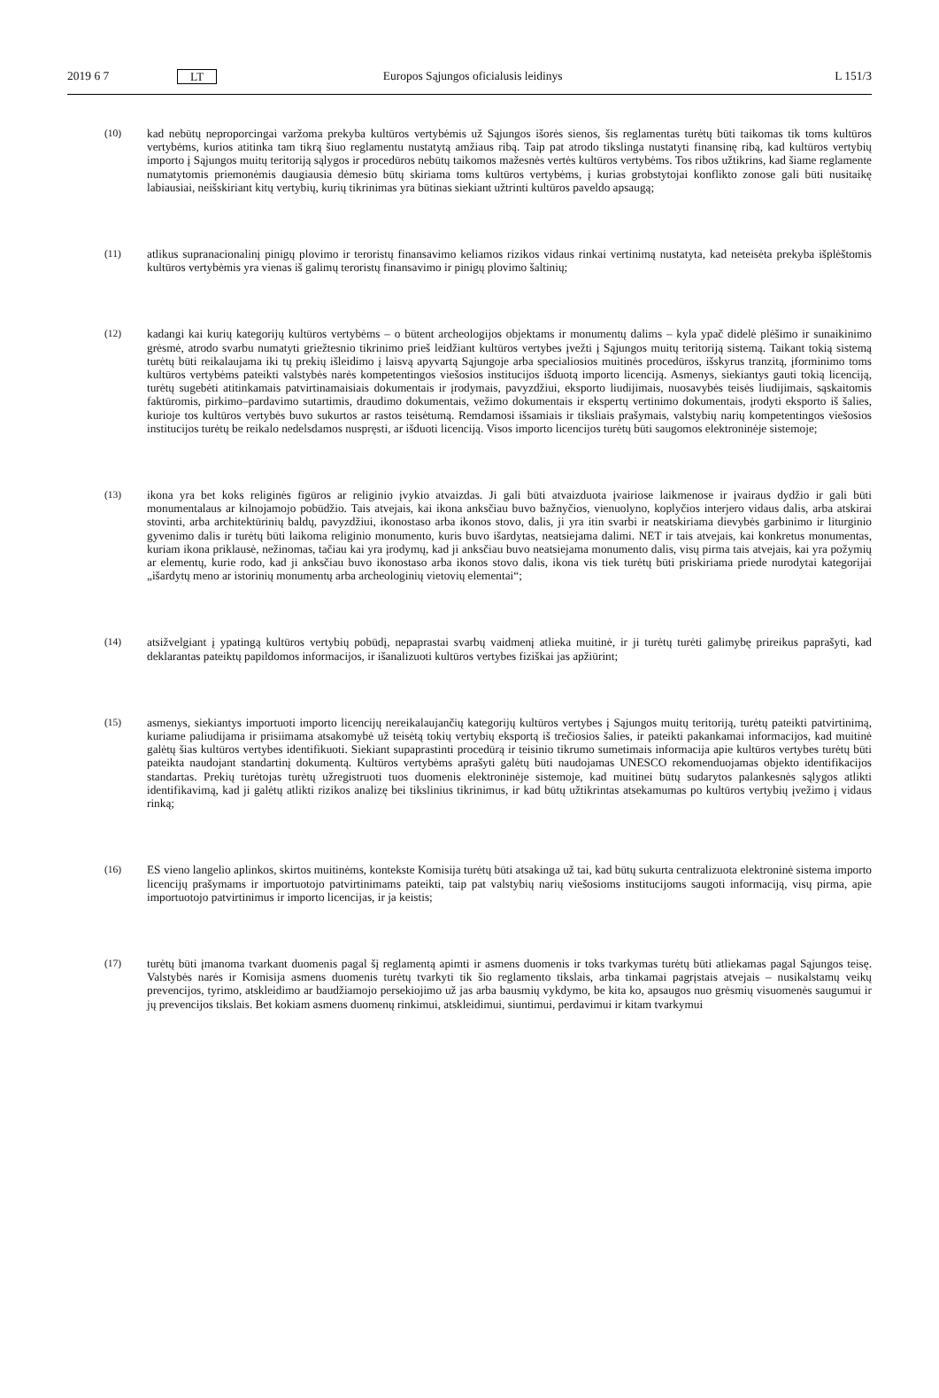2019 6 7 LT Europos Sąjungos oficialusis leidinys L 151/3
(10)
kad nebūtų neproporcingai varžoma prekyba kultūros vertybėmis už Sąjungos išorės sienos, šis reglamentas turėtų būti taikomas tik toms kultūros vertybėms, kurios atitinka tam tikrą šiuo reglamentu nustatytą amžiaus ribą. Taip pat atrodo tikslinga nustatyti finansinę ribą, kad kultūros vertybių importo į Sąjungos muitų teritoriją sąlygos ir procedūros nebūtų taikomos mažesnės vertės kultūros vertybėms. Tos ribos užtikrins, kad šiame reglamente numatytomis priemonėmis daugiausia dėmesio būtų skiriama toms kultūros vertybėms, į kurias grobstytojai konflikto zonose gali būti nusitaikę labiausiai, neišskiriant kitų vertybių, kurių tikrinimas yra būtinas siekiant užtrinti kultūros paveldo apsaugą;
(11)
atlikus supranacionalinį pinigų plovimo ir teroristų finansavimo keliamos rizikos vidaus rinkai vertinimą nustatyta, kad neteisėta prekyba išplėštomis kultūros vertybėmis yra vienas iš galimų teroristų finansavimo ir pinigų plovimo šaltinių;
(12)
kadangi kai kurių kategorijų kultūros vertybėms – o būtent archeologijos objektams ir monumentų dalims – kyla ypač didelė plėšimo ir sunaikinimo grėsmė, atrodo svarbu numatyti griežtesnio tikrinimo prieš leidžiant kultūros vertybes įvežti į Sąjungos muitų teritoriją sistemą. Taikant tokią sistemą turėtų būti reikalaujama iki tų prekių išleidimo į laisvą apyvartą Sąjungoje arba specialiosios muitinės procedūros, išskyrus tranzitą, įforminimo toms kultūros vertybėms pateikti valstybės narės kompetentingos viešosios institucijos išduotą importo licenciją. Asmenys, siekiantys gauti tokią licenciją, turėtų sugebėti atitinkamais patvirtinamaisiais dokumentais ir įrodymais, pavyzdžiui, eksporto liudijimais, nuosavybės teisės liudijimais, sąskaitomis faktūromis, pirkimo–pardavimo sutartimis, draudimo dokumentais, vežimo dokumentais ir ekspertų vertinimo dokumentais, įrodyti eksporto iš šalies, kurioje tos kultūros vertybės buvo sukurtos ar rastos teisėtumą. Remdamosi išsamiais ir tiksliais prašymais, valstybių narių kompetentingos viešosios institucijos turėtų be reikalo nedelsdamos nuspręsti, ar išduoti licenciją. Visos importo licencijos turėtų būti saugomos elektroninėje sistemoje;
(13)
ikona yra bet koks religinės figūros ar religinio įvykio atvaizdas. Ji gali būti atvaizduota įvairiose laikmenose ir įvairaus dydžio ir gali būti monumentalaus ar kilnojamojo pobūdžio. Tais atvejais, kai ikona anksčiau buvo bažnyčios, vienuolyno, koplyčios interjero vidaus dalis, arba atskirai stovinti, arba architektūrinių baldų, pavyzdžiui, ikonostaso arba ikonos stovo, dalis, ji yra itin svarbi ir neatskiriama dievybės garbinimo ir liturginio gyvenimo dalis ir turėtų būti laikoma religinio monumento, kuris buvo išardytas, neatsiejama dalimi. NET ir tais atvejais, kai konkretus monumentas, kuriam ikona priklausė, nežinomas, tačiau kai yra įrodymų, kad ji anksčiau buvo neatsiejama monumento dalis, visų pirma tais atvejais, kai yra požymių ar elementų, kurie rodo, kad ji anksčiau buvo ikonostaso arba ikonos stovo dalis, ikona vis tiek turėtų būti priskiriama priede nurodytai kategorijai „išardytų meno ar istorinių monumentų arba archeologinių vietovių elementai“;
(14)
atsižvelgiant į ypatingą kultūros vertybių pobūdį, nepaprastai svarbų vaidmenį atlieka muitinė, ir ji turėtų turėti galimybę prireikus paprašyti, kad deklarantas pateiktų papildomos informacijos, ir išanalizuoti kultūros vertybes fiziškai jas apžiūrint;
(15)
asmenys, siekiantys importuoti importo licencijų nereikalaujančių kategorijų kultūros vertybes į Sąjungos muitų teritoriją, turėtų pateikti patvirtinimą, kuriame paliudijama ir prisiimama atsakomybė už teisėtą tokių vertybių eksportą iš trečiosios šalies, ir pateikti pakankamai informacijos, kad muitinė galėtų šias kultūros vertybes identifikuoti. Siekiant supaprastinti procedūrą ir teisinio tikrumo sumetimais informacija apie kultūros vertybes turėtų būti pateikta naudojant standartinį dokumentą. Kultūros vertybėms aprašyti galėtų būti naudojamas UNESCO rekomenduojamas objekto identifikacijos standartas. Prekių turėtojas turėtų užregistruoti tuos duomenis elektroninėje sistemoje, kad muitinei būtų sudarytos palankesnės sąlygos atlikti identifikavimą, kad ji galėtų atlikti rizikos analizę bei tikslinius tikrinimus, ir kad būtų užtikrintas atsekamumas po kultūros vertybių įvežimo į vidaus rinką;
(16)
ES vieno langelio aplinkos, skirtos muitinėms, kontekste Komisija turėtų būti atsakinga už tai, kad būtų sukurta centralizuota elektroninė sistema importo licencijų prašymams ir importuotojo patvirtinimams pateikti, taip pat valstybių narių viešosioms institucijoms saugoti informaciją, visų pirma, apie importuotojo patvirtinimus ir importo licencijas, ir ja keistis;
(17)
turėtų būti įmanoma tvarkant duomenis pagal šį reglamentą apimti ir asmens duomenis ir toks tvarkymas turėtų būti atliekamas pagal Sąjungos teisę. Valstybės narės ir Komisija asmens duomenis turėtų tvarkyti tik šio reglamento tikslais, arba tinkamai pagrįstais atvejais – nusikalstamų veikų prevencijos, tyrimo, atskleidimo ar baudžiamojo persekiojimo už jas arba bausmių vykdymo, be kita ko, apsaugos nuo grėsmių visuomenės saugumui ir jų prevencijos tikslais. Bet kokiam asmens duomenų rinkimui, atskleidimui, siuntimui, perdavimui ir kitam tvarkymui